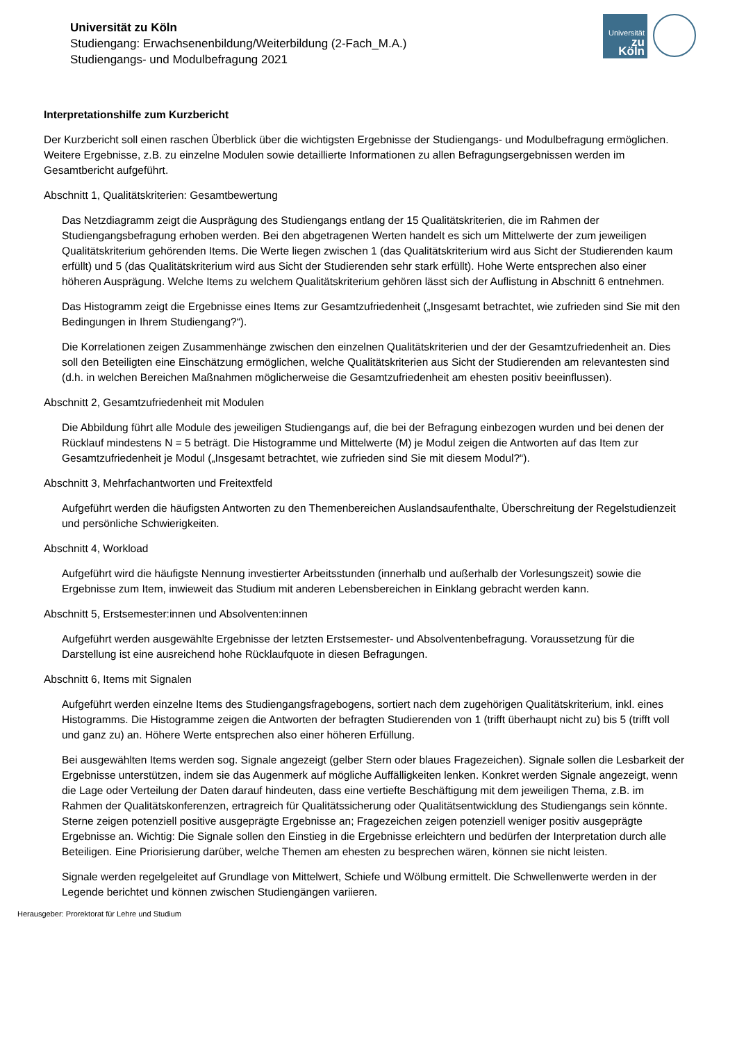Universität zu Köln
Studiengang: Erwachsenenbildung/Weiterbildung (2-Fach_M.A.)
Studiengangs- und Modulbefragung 2021
Universität
zu Köln
Interpretationshilfe zum Kurzbericht
Der Kurzbericht soll einen raschen Überblick über die wichtigsten Ergebnisse der Studiengangs- und Modulbefragung ermöglichen. Weitere Ergebnisse, z.B. zu einzelne Modulen sowie detaillierte Informationen zu allen Befragungsergebnissen werden im Gesamtbericht aufgeführt.
Abschnitt 1, Qualitätskriterien: Gesamtbewertung
Das Netzdiagramm zeigt die Ausprägung des Studiengangs entlang der 15 Qualitätskriterien, die im Rahmen der Studiengangsbefragung erhoben werden. Bei den abgetragenen Werten handelt es sich um Mittelwerte der zum jeweiligen Qualitätskriterium gehörenden Items. Die Werte liegen zwischen 1 (das Qualitätskriterium wird aus Sicht der Studierenden kaum erfüllt) und 5 (das Qualitätskriterium wird aus Sicht der Studierenden sehr stark erfüllt). Hohe Werte entsprechen also einer höheren Ausprägung. Welche Items zu welchem Qualitätskriterium gehören lässt sich der Auflistung in Abschnitt 6 entnehmen.
Das Histogramm zeigt die Ergebnisse eines Items zur Gesamtzufriedenheit („Insgesamt betrachtet, wie zufrieden sind Sie mit den Bedingungen in Ihrem Studiengang?“).
Die Korrelationen zeigen Zusammenhänge zwischen den einzelnen Qualitätskriterien und der der Gesamtzufriedenheit an. Dies soll den Beteiligten eine Einschätzung ermöglichen, welche Qualitätskriterien aus Sicht der Studierenden am relevantesten sind (d.h. in welchen Bereichen Maßnahmen möglicherweise die Gesamtzufriedenheit am ehesten positiv beeinflussen).
Abschnitt 2, Gesamtzufriedenheit mit Modulen
Die Abbildung führt alle Module des jeweiligen Studiengangs auf, die bei der Befragung einbezogen wurden und bei denen der Rücklauf mindestens N = 5 beträgt. Die Histogramme und Mittelwerte (M) je Modul zeigen die Antworten auf das Item zur Gesamtzufriedenheit je Modul („Insgesamt betrachtet, wie zufrieden sind Sie mit diesem Modul?“).
Abschnitt 3, Mehrfachantworten und Freitextfeld
Aufgeführt werden die häufigsten Antworten zu den Themenbereichen Auslandsaufenthalte, Überschreitung der Regelstudienzeit und persönliche Schwierigkeiten.
Abschnitt 4, Workload
Aufgeführt wird die häufigste Nennung investierter Arbeitsstunden (innerhalb und außerhalb der Vorlesungszeit) sowie die Ergebnisse zum Item, inwieweit das Studium mit anderen Lebensbereichen in Einklang gebracht werden kann.
Abschnitt 5, Erstsemester:innen und Absolventen:innen
Aufgeführt werden ausgewählte Ergebnisse der letzten Erstsemester- und Absolventenbefragung. Voraussetzung für die Darstellung ist eine ausreichend hohe Rücklaufquote in diesen Befragungen.
Abschnitt 6, Items mit Signalen
Aufgeführt werden einzelne Items des Studiengangsfragebogens, sortiert nach dem zugehörigen Qualitätskriterium, inkl. eines Histogramms. Die Histogramme zeigen die Antworten der befragten Studierenden von 1 (trifft überhaupt nicht zu) bis 5 (trifft voll und ganz zu) an. Höhere Werte entsprechen also einer höheren Erfüllung.
Bei ausgewählten Items werden sog. Signale angezeigt (gelber Stern oder blaues Fragezeichen). Signale sollen die Lesbarkeit der Ergebnisse unterstützen, indem sie das Augenmerk auf mögliche Auffälligkeiten lenken. Konkret werden Signale angezeigt, wenn die Lage oder Verteilung der Daten darauf hindeuten, dass eine vertiefte Beschäftigung mit dem jeweiligen Thema, z.B. im Rahmen der Qualitätskonferenzen, ertragreich für Qualitätssicherung oder Qualitätsentwicklung des Studiengangs sein könnte. Sterne zeigen potenziell positive ausgeprägte Ergebnisse an; Fragezeichen zeigen potenziell weniger positiv ausgeprägte Ergebnisse an. Wichtig: Die Signale sollen den Einstieg in die Ergebnisse erleichtern und bedürfen der Interpretation durch alle Beteiligen. Eine Priorisierung darüber, welche Themen am ehesten zu besprechen wären, können sie nicht leisten.
Signale werden regelgeleitet auf Grundlage von Mittelwert, Schiefe und Wölbung ermittelt. Die Schwellenwerte werden in der Legende berichtet und können zwischen Studiengängen variieren.
Herausgeber: Prorektorat für Lehre und Studium